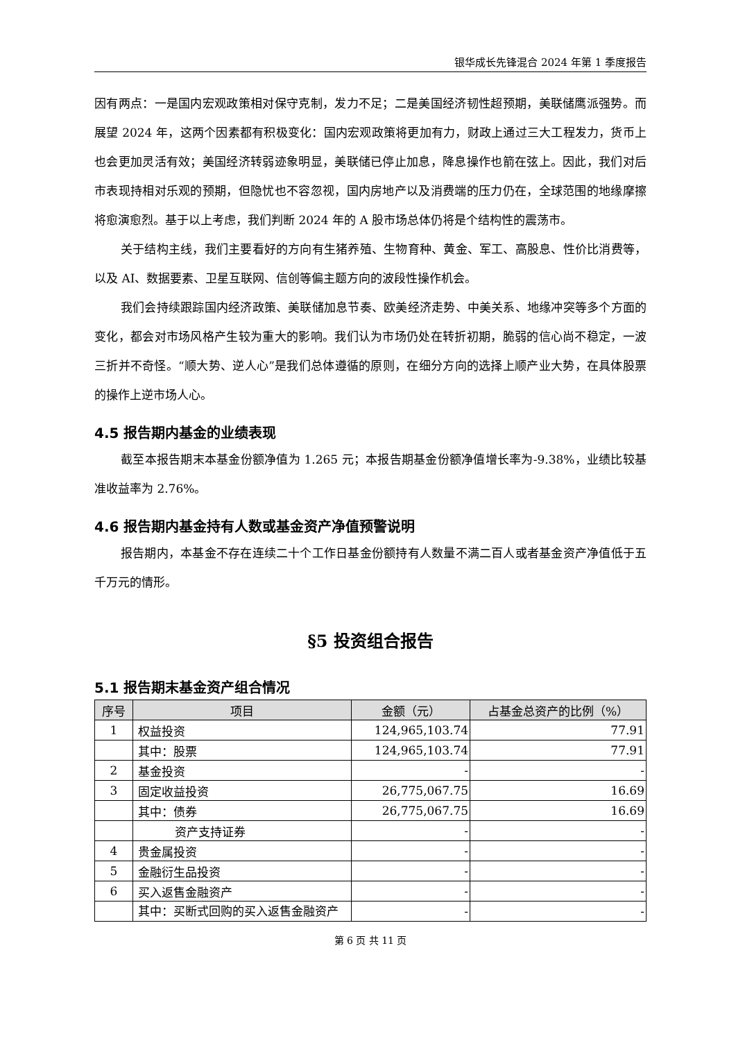银华成长先锋混合 2024 年第 1 季度报告
因有两点：一是国内宏观政策相对保守克制，发力不足；二是美国经济韧性超预期，美联储鹰派强势。而展望 2024 年，这两个因素都有积极变化：国内宏观政策将更加有力，财政上通过三大工程发力，货币上也会更加灵活有效；美国经济转弱迹象明显，美联储已停止加息，降息操作也箭在弦上。因此，我们对后市表现持相对乐观的预期，但隐忧也不容忽视，国内房地产以及消费端的压力仍在，全球范围的地缘摩擦将愈演愈烈。基于以上考虑，我们判断 2024 年的 A 股市场总体仍将是个结构性的震荡市。
关于结构主线，我们主要看好的方向有生猪养殖、生物育种、黄金、军工、高股息、性价比消费等，以及 AI、数据要素、卫星互联网、信创等偏主题方向的波段性操作机会。
我们会持续跟踪国内经济政策、美联储加息节奏、欧美经济走势、中美关系、地缘冲突等多个方面的变化，都会对市场风格产生较为重大的影响。我们认为市场仍处在转折初期，脆弱的信心尚不稳定，一波三折并不奇怪。“顺大势、逆人心”是我们总体遵循的原则，在细分方向的选择上顺产业大势，在具体股票的操作上逆市场人心。
4.5 报告期内基金的业绩表现
截至本报告期末本基金份额净值为 1.265 元；本报告期基金份额净值增长率为-9.38%，业绩比较基准收益率为 2.76%。
4.6 报告期内基金持有人数或基金资产净值预警说明
报告期内，本基金不存在连续二十个工作日基金份额持有人数量不满二百人或者基金资产净值低于五千万元的情形。
§5 投资组合报告
5.1 报告期末基金资产组合情况
| 序号 | 项目 | 金额（元） | 占基金总资产的比例（%） |
| --- | --- | --- | --- |
| 1 | 权益投资 | 124,965,103.74 | 77.91 |
| | 其中：股票 | 124,965,103.74 | 77.91 |
| 2 | 基金投资 | - | - |
| 3 | 固定收益投资 | 26,775,067.75 | 16.69 |
| | 其中：债券 | 26,775,067.75 | 16.69 |
| | 资产支持证券 | - | - |
| 4 | 贵金属投资 | - | - |
| 5 | 金融衍生品投资 | - | - |
| 6 | 买入返售金融资产 | - | - |
| | 其中：买断式回购的买入返售金融资产 | - | - |
第 6 页 共 11 页